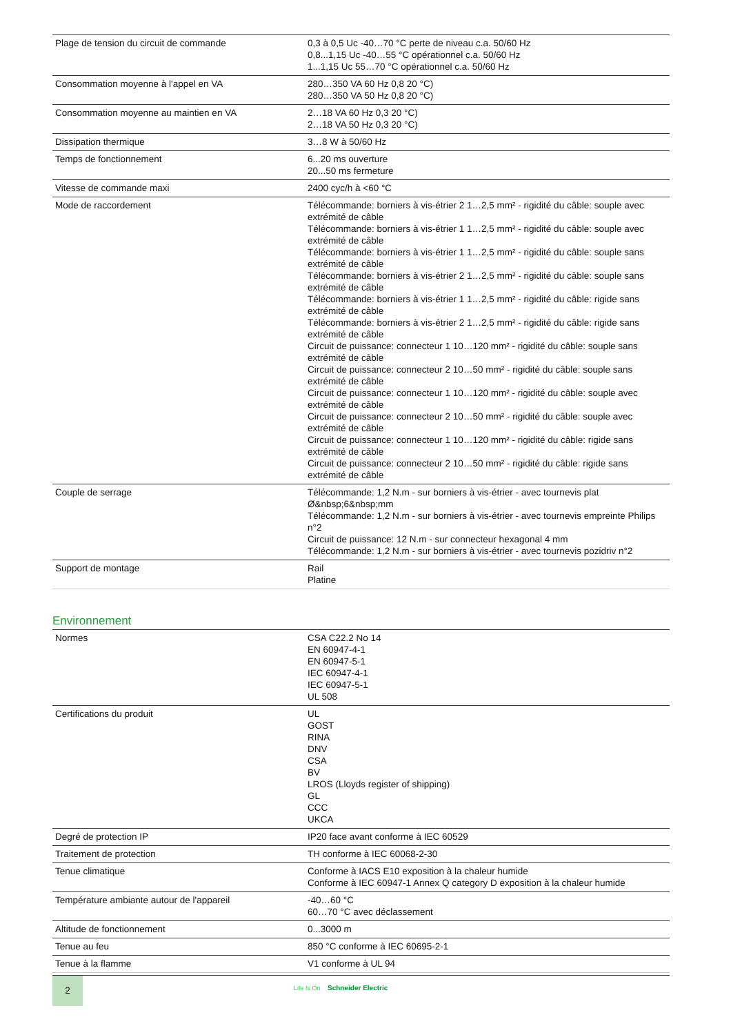| Plage de tension du circuit de commande | 0,3 à 0,5 Uc -40…70 °C perte de niveau c.a. 50/60 Hz 0,8...1,15 Uc -40…55 °C opérationnel c.a. 50/60 Hz 1...1,15 Uc 55…70 °C opérationnel c.a. 50/60 Hz |
| Consommation moyenne à l'appel en VA | 280…350 VA 60 Hz 0,8 20 °C) 280…350 VA 50 Hz 0,8 20 °C) |
| Consommation moyenne au maintien en VA | 2…18 VA 60 Hz 0,3 20 °C) 2…18 VA 50 Hz 0,3 20 °C) |
| Dissipation thermique | 3…8 W à 50/60 Hz |
| Temps de fonctionnement | 6...20 ms ouverture 20...50 ms fermeture |
| Vitesse de commande maxi | 2400 cyc/h à <60 °C |
| Mode de raccordement | Télécommande: borniers à vis-étrier 2 1…2,5 mm² - rigidité du câble: souple avec extrémité de câble Télécommande: borniers à vis-étrier 1 1…2,5 mm² - rigidité du câble: souple avec extrémité de câble Télécommande: borniers à vis-étrier 1 1…2,5 mm² - rigidité du câble: souple sans extrémité de câble Télécommande: borniers à vis-étrier 2 1…2,5 mm² - rigidité du câble: souple sans extrémité de câble Télécommande: borniers à vis-étrier 1 1…2,5 mm² - rigidité du câble: rigide sans extrémité de câble Télécommande: borniers à vis-étrier 2 1…2,5 mm² - rigidité du câble: rigide sans extrémité de câble Circuit de puissance: connecteur 1 10…120 mm² - rigidité du câble: souple sans extrémité de câble Circuit de puissance: connecteur 2 10…50 mm² - rigidité du câble: souple sans extrémité de câble Circuit de puissance: connecteur 1 10…120 mm² - rigidité du câble: souple avec extrémité de câble Circuit de puissance: connecteur 2 10…50 mm² - rigidité du câble: souple avec extrémité de câble Circuit de puissance: connecteur 1 10…120 mm² - rigidité du câble: rigide sans extrémité de câble Circuit de puissance: connecteur 2 10…50 mm² - rigidité du câble: rigide sans extrémité de câble |
| Couple de serrage | Télécommande: 1,2 N.m - sur borniers à vis-étrier - avec tournevis plat Ø&nbsp;6&nbsp;mm Télécommande: 1,2 N.m - sur borniers à vis-étrier - avec tournevis empreinte Philips n°2 Circuit de puissance: 12 N.m - sur connecteur hexagonal 4 mm Télécommande: 1,2 N.m - sur borniers à vis-étrier - avec tournevis pozidriv n°2 |
| Support de montage | Rail Platine |
Environnement
| Normes | CSA C22.2 No 14 EN 60947-4-1 EN 60947-5-1 IEC 60947-4-1 IEC 60947-5-1 UL 508 |
| Certifications du produit | UL GOST RINA DNV CSA BV LROS (Lloyds register of shipping) GL CCC UKCA |
| Degré de protection IP | IP20 face avant conforme à IEC 60529 |
| Traitement de protection | TH conforme à IEC 60068-2-30 |
| Tenue climatique | Conforme à IACS E10 exposition à la chaleur humide Conforme à IEC 60947-1 Annex Q category D exposition à la chaleur humide |
| Température ambiante autour de l'appareil | -40…60 °C 60…70 °C avec déclassement |
| Altitude de fonctionnement | 0...3000 m |
| Tenue au feu | 850 °C conforme à IEC 60695-2-1 |
| Tenue à la flamme | V1 conforme à UL 94 |
2
Life Is On Schneider Electric